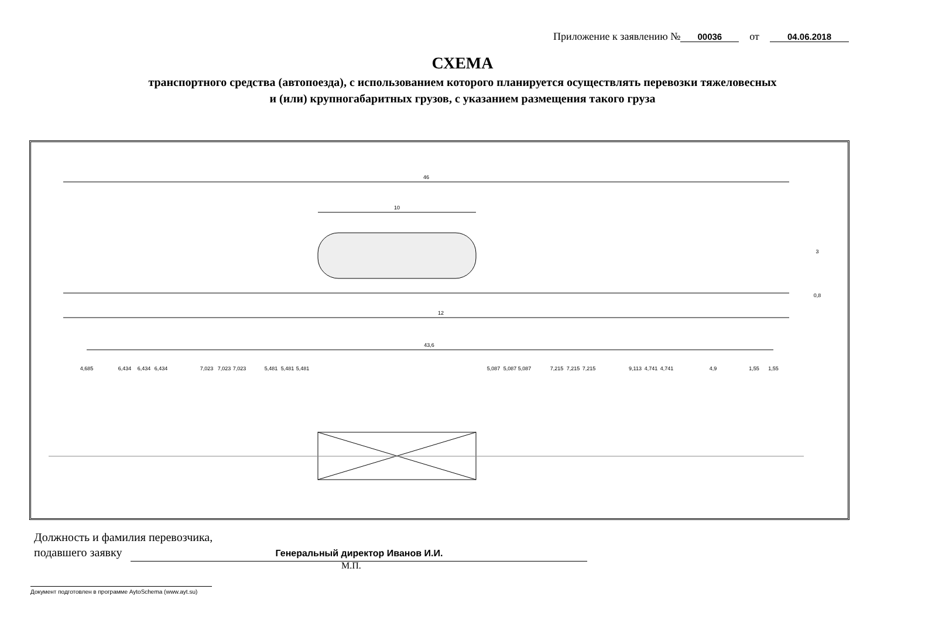Приложение к заявлению № 00036 от 04.06.2018
СХЕМА
транспортного средства (автопоезда), с использованием которого планируется осуществлять перевозки тяжеловесных
и (или) крупногабаритных грузов, с указанием размещения такого груза
46
10
3
0,8
12
43,6
4,685
6,434
6,434
6,434
7,023
7,023
7,023
5,481
5,481
5,481
5,087
5,087
5,087
7,215
7,215
7,215
9,113
4,741
4,741
4,9
1,55
1,55
Должность и фамилия перевозчика,
подавшего заявку Генеральный директор Иванов И.И.
М.П.
Документ подготовлен в программе AytoSchema (www.ayt.su)